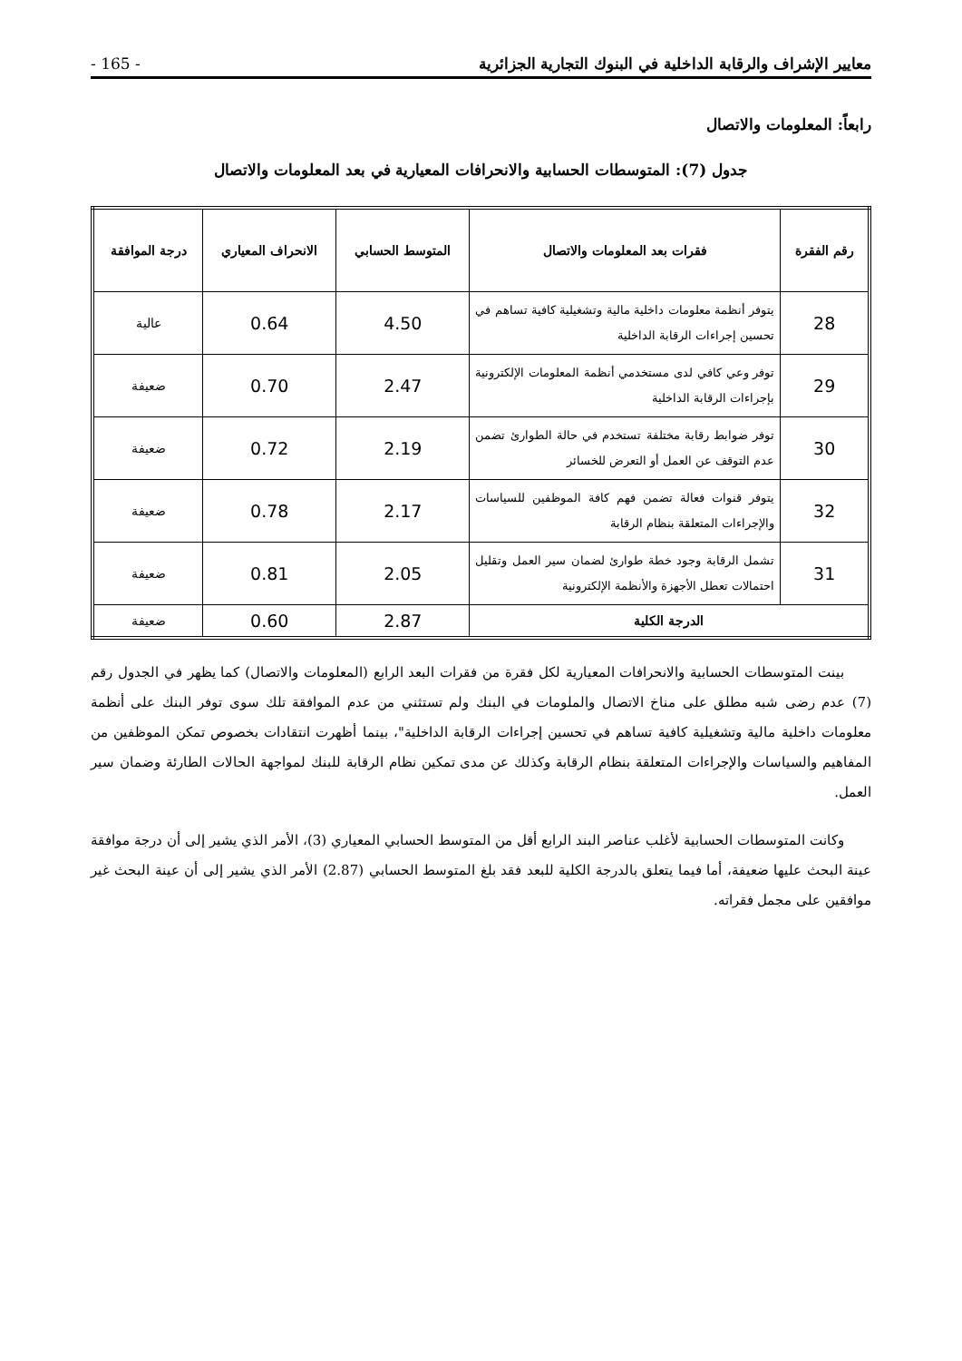معايير الإشراف والرقابة الداخلية في البنوك التجارية الجزائرية - 165 -
رابعاً: المعلومات والاتصال
جدول (7): المتوسطات الحسابية والانحرافات المعيارية في بعد المعلومات والاتصال
| رقم الفقرة | فقرات بعد المعلومات والاتصال | المتوسط الحسابي | الانحراف المعياري | درجة الموافقة |
| --- | --- | --- | --- | --- |
| 28 | يتوفر أنظمة معلومات داخلية مالية وتشغيلية كافية تساهم في تحسين إجراءات الرقابة الداخلية | 4.50 | 0.64 | عالية |
| 29 | توفر وعي كافي لدى مستخدمي أنظمة المعلومات الإلكترونية بإجراءات الرقابة الداخلية | 2.47 | 0.70 | ضعيفة |
| 30 | توفر ضوابط رقابة مختلفة تستخدم في حالة الطوارئ تضمن عدم التوقف عن العمل أو التعرض للخسائر | 2.19 | 0.72 | ضعيفة |
| 32 | يتوفر قنوات فعالة تضمن فهم كافة الموظفين للسياسات والإجراءات المتعلقة بنظام الرقابة | 2.17 | 0.78 | ضعيفة |
| 31 | تشمل الرقابة وجود خطة طوارئ لضمان سير العمل وتقليل احتمالات تعطل الأجهزة والأنظمة الإلكترونية | 2.05 | 0.81 | ضعيفة |
| الدرجة الكلية | | 2.87 | 0.60 | ضعيفة |
بينت المتوسطات الحسابية والانحرافات المعيارية لكل فقرة من فقرات البعد الرابع (المعلومات والاتصال) كما يظهر في الجدول رقم (7) عدم رضى شبه مطلق على مناخ الاتصال والملومات في البنك ولم تستثني من عدم الموافقة تلك سوى توفر البنك على أنظمة معلومات داخلية مالية وتشغيلية كافية تساهم في تحسين إجراءات الرقابة الداخلية"، بينما أظهرت انتقادات بخصوص تمكن الموظفين من المفاهيم والسياسات والإجراءات المتعلقة بنظام الرقابة وكذلك عن مدى تمكين نظام الرقابة للبنك لمواجهة الحالات الطارئة وضمان سير العمل.
وكانت المتوسطات الحسابية لأغلب عناصر البند الرابع أقل من المتوسط الحسابي المعياري (3)، الأمر الذي يشير إلى أن درجة موافقة عينة البحث عليها ضعيفة، أما فيما يتعلق بالدرجة الكلية للبعد فقد بلغ المتوسط الحسابي (2.87) الأمر الذي يشير إلى أن عينة البحث غير موافقين على مجمل فقراته.